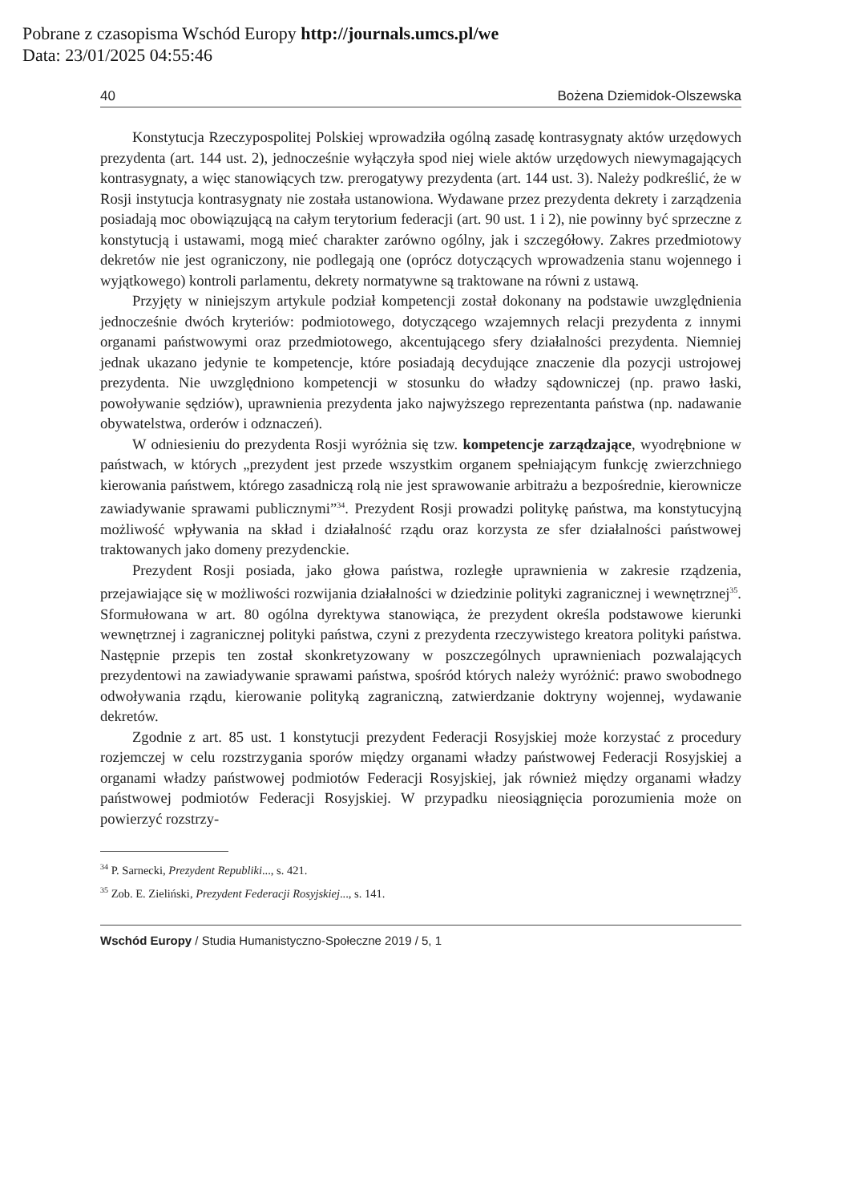Pobrane z czasopisma Wschód Europy http://journals.umcs.pl/we
Data: 23/01/2025 04:55:46
40 Bożena Dziemidok-Olszewska
Konstytucja Rzeczypospolitej Polskiej wprowadziła ogólną zasadę kontrasygnaty aktów urzędowych prezydenta (art. 144 ust. 2), jednocześnie wyłączyła spod niej wiele aktów urzędowych niewymagających kontrasygnaty, a więc stanowiących tzw. prerogatywy prezydenta (art. 144 ust. 3). Należy podkreślić, że w Rosji instytucja kontrasygnaty nie została ustanowiona. Wydawane przez prezydenta dekrety i zarządzenia posiadają moc obowiązującą na całym terytorium federacji (art. 90 ust. 1 i 2), nie powinny być sprzeczne z konstytucją i ustawami, mogą mieć charakter zarówno ogólny, jak i szczegółowy. Zakres przedmiotowy dekretów nie jest ograniczony, nie podlegają one (oprócz dotyczących wprowadzenia stanu wojennego i wyjątkowego) kontroli parlamentu, dekrety normatywne są traktowane na równi z ustawą.
Przyjęty w niniejszym artykule podział kompetencji został dokonany na podstawie uwzględnienia jednocześnie dwóch kryteriów: podmiotowego, dotyczącego wzajemnych relacji prezydenta z innymi organami państwowymi oraz przedmiotowego, akcentującego sfery działalności prezydenta. Niemniej jednak ukazano jedynie te kompetencje, które posiadają decydujące znaczenie dla pozycji ustrojowej prezydenta. Nie uwzględniono kompetencji w stosunku do władzy sądowniczej (np. prawo łaski, powoływanie sędziów), uprawnienia prezydenta jako najwyższego reprezentanta państwa (np. nadawanie obywatelstwa, orderów i odznaczeń).
W odniesieniu do prezydenta Rosji wyróżnia się tzw. kompetencje zarządzające, wyodrębnione w państwach, w których „prezydent jest przede wszystkim organem spełniającym funkcję zwierzchniego kierowania państwem, którego zasadniczą rolą nie jest sprawowanie arbitrażu a bezpośrednie, kierownicze zawiadywanie sprawami publicznymi”<sup>34</sup>. Prezydent Rosji prowadzi politykę państwa, ma konstytucyjną możliwość wpływania na skład i działalność rządu oraz korzysta ze sfer działalności państwowej traktowanych jako domeny prezydenckie.
Prezydent Rosji posiada, jako głowa państwa, rozległe uprawnienia w zakresie rządzenia, przejawiające się w możliwości rozwijania działalności w dziedzinie polityki zagranicznej i wewnętrznej<sup>35</sup>. Sformułowana w art. 80 ogólna dyrektywa stanowiąca, że prezydent określa podstawowe kierunki wewnętrznej i zagranicznej polityki państwa, czyni z prezydenta rzeczywistego kreatora polityki państwa. Następnie przepis ten został skonkretyzowany w poszczególnych uprawnieniach pozwalających prezydentowi na zawiadywanie sprawami państwa, spośród których należy wyróżnić: prawo swobodnego odwoływania rządu, kierowanie polityką zagraniczną, zatwierdzanie doktryny wojennej, wydawanie dekretów.
Zgodnie z art. 85 ust. 1 konstytucji prezydent Federacji Rosyjskiej może korzystać z procedury rozjemczej w celu rozstrzygania sporów między organami władzy państwowej Federacji Rosyjskiej a organami władzy państwowej podmiotów Federacji Rosyjskiej, jak również między organami władzy państwowej podmiotów Federacji Rosyjskiej. W przypadku nieosiągnięcia porozumienia może on powierzyć rozstrzy-
<sup>34</sup> P. Sarnecki, Prezydent Republiki..., s. 421.
<sup>35</sup> Zob. E. Zieliński, Prezydent Federacji Rosyjskiej..., s. 141.
Wschód Europy / Studia Humanistyczno-Społeczne 2019 / 5, 1